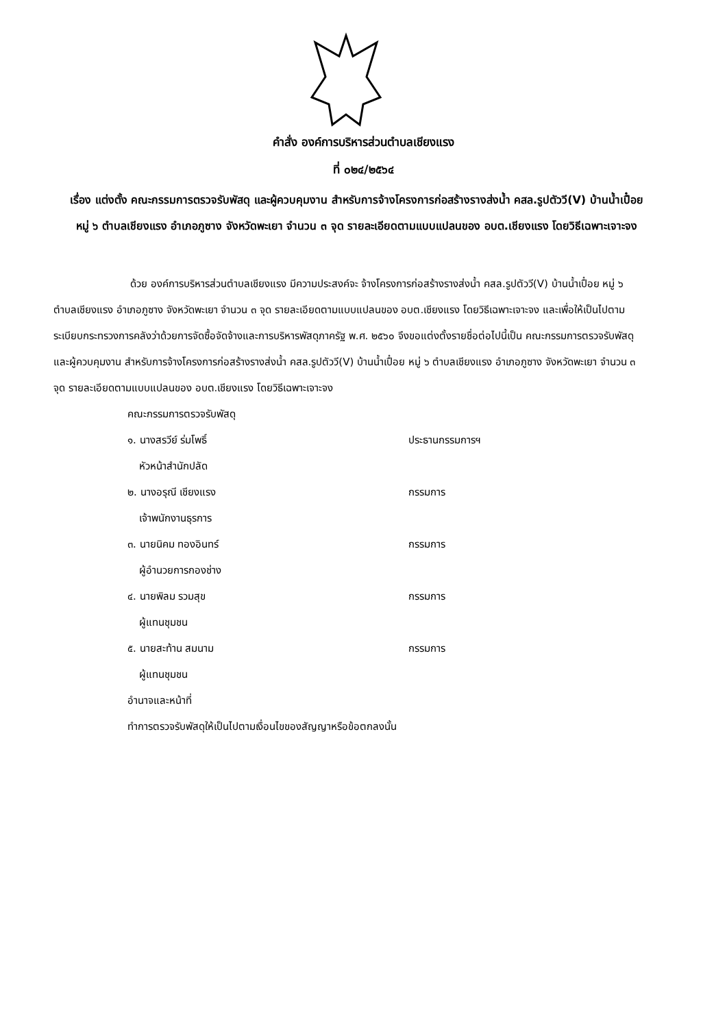คำสั่ง องค์การบริหารส่วนตำบลเชียงแรง
ที่ ๐๒๔/๒๕๖๔
เรื่อง แต่งตั้ง คณะกรรมการตรวจรับพัสดุ และผู้ควบคุมงาน สำหรับการจ้างโครงการก่อสร้างรางส่งน้ำ คสล.รูปตัววี(V) บ้านน้ำเปื๋อย หมู่ ๖ ตำบลเชียงแรง อำเภอภูซาง จังหวัดพะเยา จำนวน ๓ จุด รายละเอียดตามแบบแปลนของ อบต.เชียงแรง โดยวิธีเฉพาะเจาะจง
ด้วย องค์การบริหารส่วนตำบลเชียงแรง มีความประสงค์จะ จ้างโครงการก่อสร้างรางส่งน้ำ คสล.รูปตัววี(V) บ้านน้ำเปื๋อย หมู่ ๖ ตำบลเชียงแรง อำเภอภูซาง จังหวัดพะเยา จำนวน ๓ จุด รายละเอียดตามแบบแปลนของ อบต.เชียงแรง โดยวิธีเฉพาะเจาะจง และเพื่อให้เป็นไปตามระเบียบกระทรวงการคลังว่าด้วยการจัดซื้อจัดจ้างและการบริหารพัสดุภาครัฐ พ.ศ. ๒๕๖๐ จึงขอแต่งตั้งรายชื่อต่อไปนี้เป็น คณะกรรมการตรวจรับพัสดุ และผู้ควบคุมงาน สำหรับการจ้างโครงการก่อสร้างรางส่งน้ำ คสล.รูปตัววี(V) บ้านน้ำเปื๋อย หมู่ ๖ ตำบลเชียงแรง อำเภอภูซาง จังหวัดพะเยา จำนวน ๓ จุด รายละเอียดตามแบบแปลนของ อบต.เชียงแรง โดยวิธีเฉพาะเจาะจง
คณะกรรมการตรวจรับพัสดุ
๑. นางสรวีย์ ร่มโพธิ์ ประธานกรรมการฯ
หัวหน้าสำนักปลัด
๒. นางอรุณี เชียงแรง กรรมการ
เจ้าพนักงานธุรการ
๓. นายนิคม ทองอินทร์ กรรมการ
ผู้อำนวยการกองช่าง
๔. นายพิลม รวมสุข กรรมการ
ผู้แทนชุมชน
๕. นายสะท้าน สมนาม กรรมการ
ผู้แทนชุมชน
อำนาจและหน้าที่
ทำการตรวจรับพัสดุให้เป็นไปตามเงื่อนไขของสัญญาหรือข้อตกลงนั้น